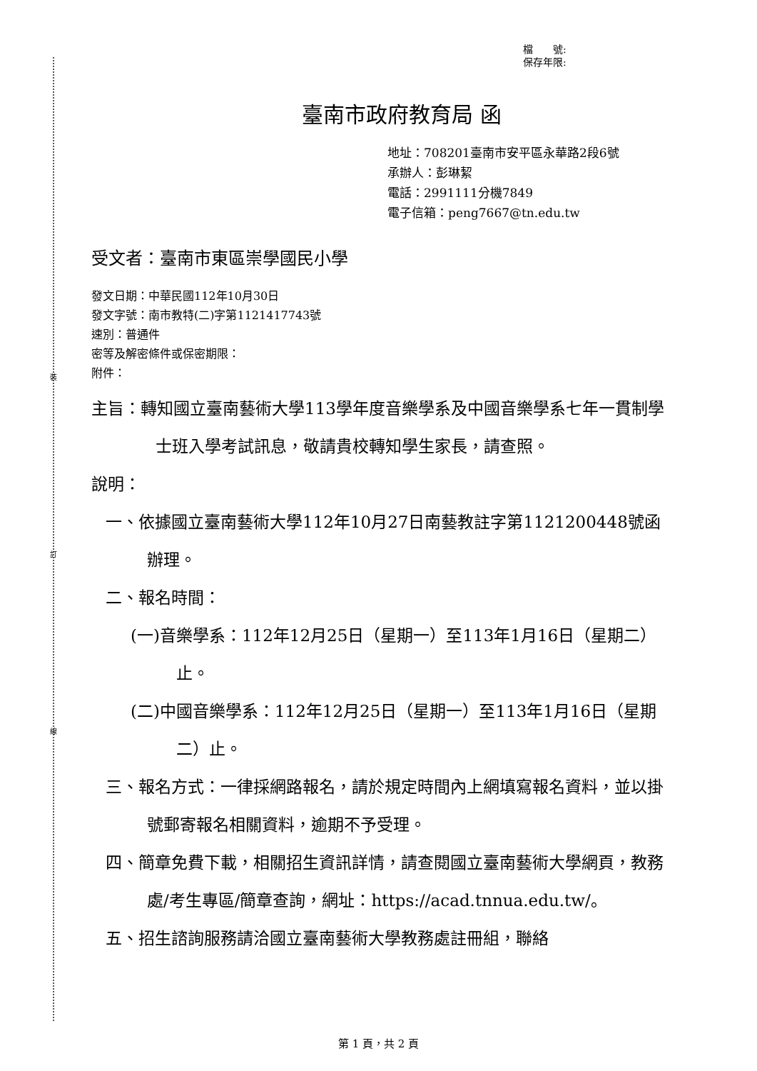裝
訂
線
檔　　號:
保存年限:
臺南市政府教育局 函
地址：708201臺南市安平區永華路2段6號
承辦人：彭琳絜
電話：2991111分機7849
電子信箱：peng7667@tn.edu.tw
受文者：臺南市東區崇學國民小學
發文日期：中華民國112年10月30日
發文字號：南市教特(二)字第1121417743號
速別：普通件
密等及解密條件或保密期限：
附件：
主旨：轉知國立臺南藝術大學113學年度音樂學系及中國音樂學系七年一貫制學士班入學考試訊息，敬請貴校轉知學生家長，請查照。
說明：
一、依據國立臺南藝術大學112年10月27日南藝教註字第1121200448號函辦理。
二、報名時間：
(一)音樂學系：112年12月25日（星期一）至113年1月16日（星期二）止。
(二)中國音樂學系：112年12月25日（星期一）至113年1月16日（星期二）止。
三、報名方式：一律採網路報名，請於規定時間內上網填寫報名資料，並以掛號郵寄報名相關資料，逾期不予受理。
四、簡章免費下載，相關招生資訊詳情，請查閱國立臺南藝術大學網頁，教務處/考生專區/簡章查詢，網址：https://acad.tnnua.edu.tw/。
五、招生諮詢服務請洽國立臺南藝術大學教務處註冊組，聯絡
第 1 頁，共 2 頁